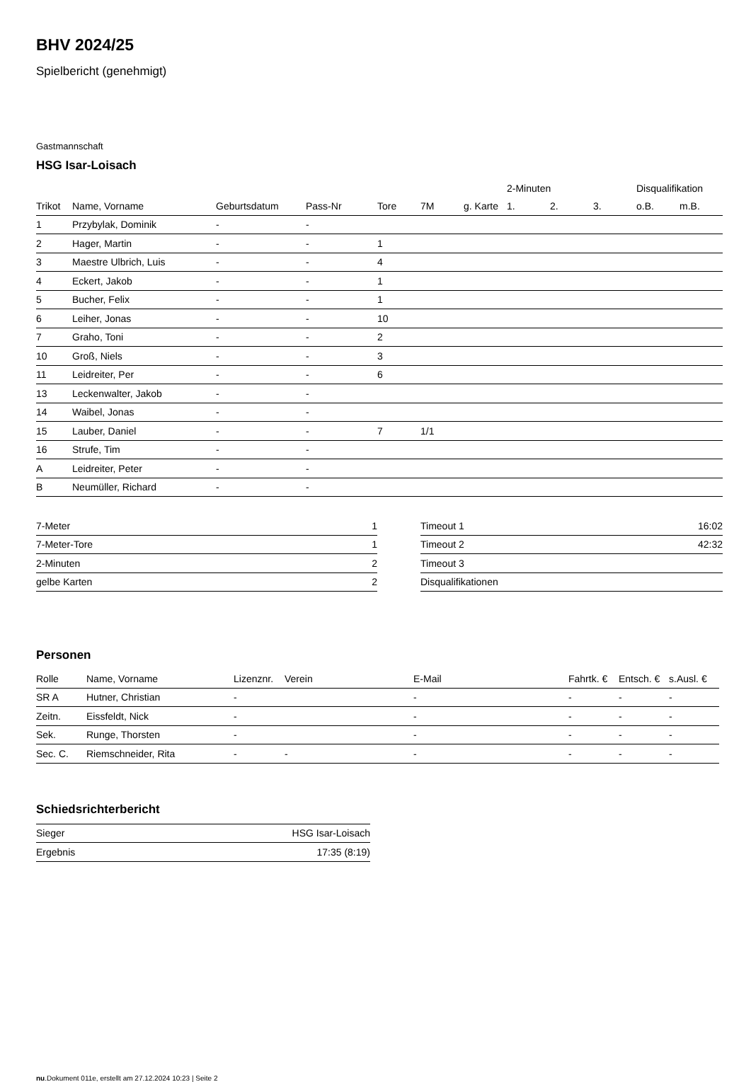BHV 2024/25
Spielbericht (genehmigt)
Gastmannschaft
HSG Isar-Loisach
| | | | | | | | 2-Minuten | | | Disqualifikation | |
| --- | --- | --- | --- | --- | --- | --- | --- | --- | --- | --- | --- |
| Trikot | Name, Vorname | Geburtsdatum | Pass-Nr | Tore | 7M | g. Karte | 1. | 2. | 3. | o.B. | m.B. |
| 1 | Przybylak, Dominik | - | - | | | | | | | | |
| 2 | Hager, Martin | - | - | 1 | | | | | | | |
| 3 | Maestre Ulbrich, Luis | - | - | 4 | | | | | | | |
| 4 | Eckert, Jakob | - | - | 1 | | | | | | | |
| 5 | Bucher, Felix | - | - | 1 | | | | | | | |
| 6 | Leiher, Jonas | - | - | 10 | | | | | | | |
| 7 | Graho, Toni | - | - | 2 | | | | | | | |
| 10 | Groß, Niels | - | - | 3 | | | | | | | |
| 11 | Leidreiter, Per | - | - | 6 | | | | | | | |
| 13 | Leckenwalter, Jakob | - | - | | | | | | | | |
| 14 | Waibel, Jonas | - | - | | | | | | | | |
| 15 | Lauber, Daniel | - | - | 7 | 1/1 | | | | | | |
| 16 | Strufe, Tim | - | - | | | | | | | | |
| A | Leidreiter, Peter | - | - | | | | | | | | |
| B | Neumüller, Richard | - | - | | | | | | | | |
| 7-Meter | 1 |
| 7-Meter-Tore | 1 |
| 2-Minuten | 2 |
| gelbe Karten | 2 |
| Timeout 1 | 16:02 |
| Timeout 2 | 42:32 |
| Timeout 3 | |
| Disqualifikationen | |
Personen
| Rolle | Name, Vorname | Lizenznr. | Verein | E-Mail | Fahrtk. € | Entsch. € | s.Ausl. € |
| --- | --- | --- | --- | --- | --- | --- | --- |
| SR A | Hutner, Christian | - | | - | - | - | - |
| Zeitn. | Eissfeldt, Nick | - | | - | - | - | - |
| Sek. | Runge, Thorsten | - | | - | - | - | - |
| Sec. C. | Riemschneider, Rita | - | - | - | - | - | - |
Schiedsrichterbericht
| Sieger | HSG Isar-Loisach |
| Ergebnis | 17:35 (8:19) |
nu.Dokument 011e, erstellt am 27.12.2024 10:23 | Seite 2